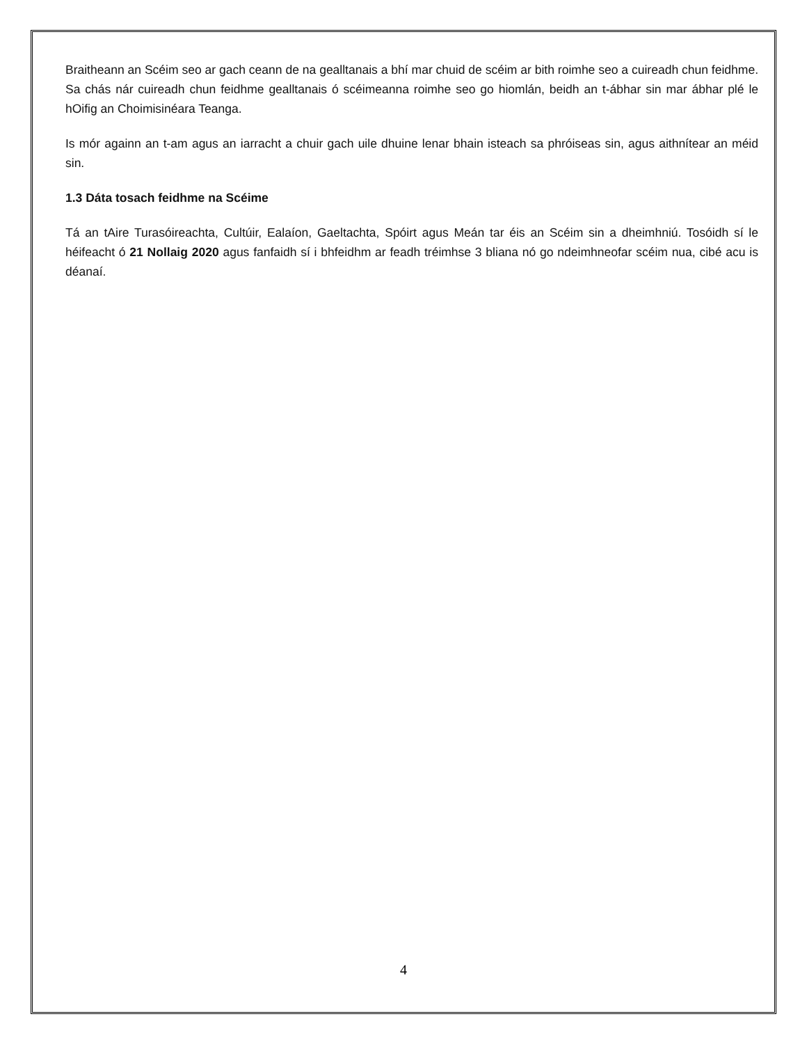Braitheann an Scéim seo ar gach ceann de na gealltanais a bhí mar chuid de scéim ar bith roimhe seo a cuireadh chun feidhme. Sa chás nár cuireadh chun feidhme gealltanais ó scéimeanna roimhe seo go hiomlán, beidh an t-ábhar sin mar ábhar plé le hOifig an Choimisinéara Teanga.
Is mór againn an t-am agus an iarracht a chuir gach uile dhuine lenar bhain isteach sa phróiseas sin, agus aithnítear an méid sin.
1.3 Dáta tosach feidhme na Scéime
Tá an tAire Turasóireachta, Cultúir, Ealaíon, Gaeltachta, Spóirt agus Meán tar éis an Scéim sin a dheimhniú. Tosóidh sí le héifeacht ó 21 Nollaig 2020 agus fanfaidh sí i bhfeidhm ar feadh tréimhse 3 bliana nó go ndeimhneofar scéim nua, cibé acu is déanaí.
4